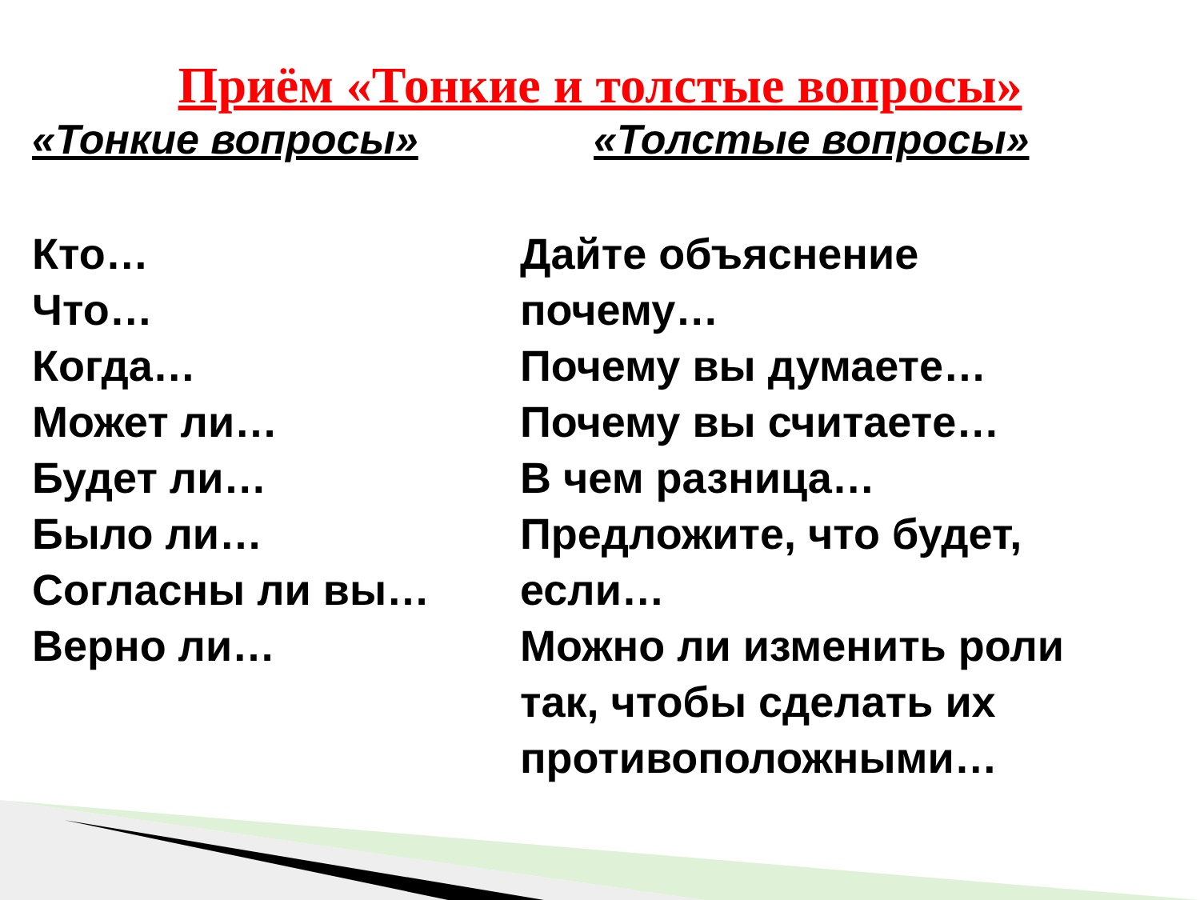Приём «Тонкие и толстые вопросы»
«Тонкие вопросы»
Кто…
Что…
Когда…
Может ли…
Будет ли…
Было ли…
Согласны ли вы…
Верно ли…
«Толстые вопросы»
Дайте объяснение
почему…
Почему вы думаете…
Почему вы считаете…
В чем разница…
Предложите, что будет,
если…
Можно ли изменить роли
так, чтобы сделать их
противоположными…